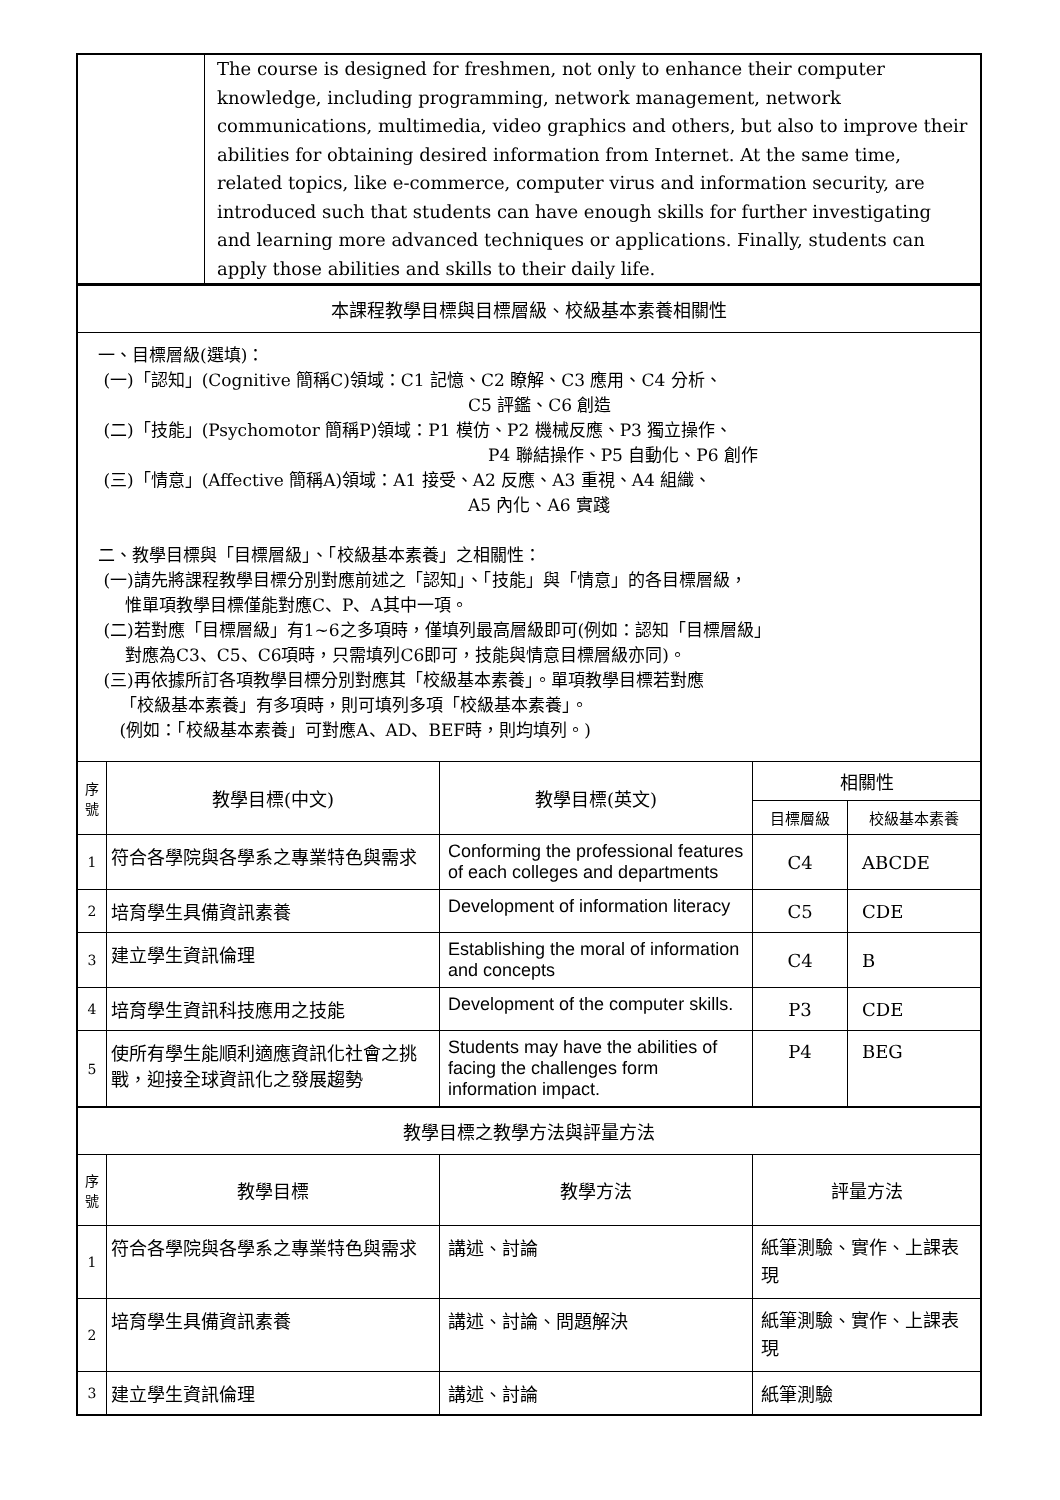| | The course is designed for freshmen, not only to enhance their computer knowledge, including programming, network management, network communications, multimedia, video graphics and others, but also to improve their abilities for obtaining desired information from Internet. At the same time, related topics, like e-commerce, computer virus and information security, are introduced such that students can have enough skills for further investigating and learning more advanced techniques or applications. Finally, students can apply those abilities and skills to their daily life. |
| 本課程教學目標與目標層級、校級基本素養相關性 | | | | |
| 一、目標層級(選填)： (一)「認知」(Cognitive 簡稱C)領域：C1 記憶、C2 瞭解、C3 應用、C4 分析、 C5 評鑑、C6 創造 (二)「技能」(Psychomotor 簡稱P)領域：P1 模仿、P2 機械反應、P3 獨立操作、 P4 聯結操作、P5 自動化、P6 創作 (三)「情意」(Affective 簡稱A)領域：A1 接受、A2 反應、A3 重視、A4 組織、 A5 內化、A6 實踐 二、教學目標與「目標層級」、「校級基本素養」之相關性： (一)請先將課程教學目標分別對應前述之「認知」、「技能」與「情意」的各目標層級， 惟單項教學目標僅能對應C、P、A其中一項。 (二)若對應「目標層級」有1~6之多項時，僅填列最高層級即可(例如：認知「目標層級」 對應為C3、C5、C6項時，只需填列C6即可，技能與情意目標層級亦同)。 (三)再依據所訂各項教學目標分別對應其「校級基本素養」。單項教學目標若對應 「校級基本素養」有多項時，則可填列多項「校級基本素養」。 (例如：「校級基本素養」可對應A、AD、BEF時，則均填列。) | | | | |
| 序 號 | 教學目標(中文) | 教學目標(英文) | 相關性 | |
| | | | 目標層級 | 校級基本素養 |
| 1 | 符合各學院與各學系之專業特色與需求 | Conforming the professional features of each colleges and departments | C4 | ABCDE |
| 2 | 培育學生具備資訊素養 | Development of information literacy | C5 | CDE |
| 3 | 建立學生資訊倫理 | Establishing the moral of information and concepts | C4 | B |
| 4 | 培育學生資訊科技應用之技能 | Development of the computer skills. | P3 | CDE |
| 5 | 使所有學生能順利適應資訊化社會之挑戰，迎接全球資訊化之發展趨勢 | Students may have the abilities of facing the challenges form information impact. | P4 | BEG |
| 教學目標之教學方法與評量方法 | | | | |
| 序 號 | 教學目標 | 教學方法 | 評量方法 | |
| 1 | 符合各學院與各學系之專業特色與需求 | 講述、討論 | 紙筆測驗、實作、上課表現 | |
| 2 | 培育學生具備資訊素養 | 講述、討論、問題解決 | 紙筆測驗、實作、上課表現 | |
| 3 | 建立學生資訊倫理 | 講述、討論 | 紙筆測驗 | |